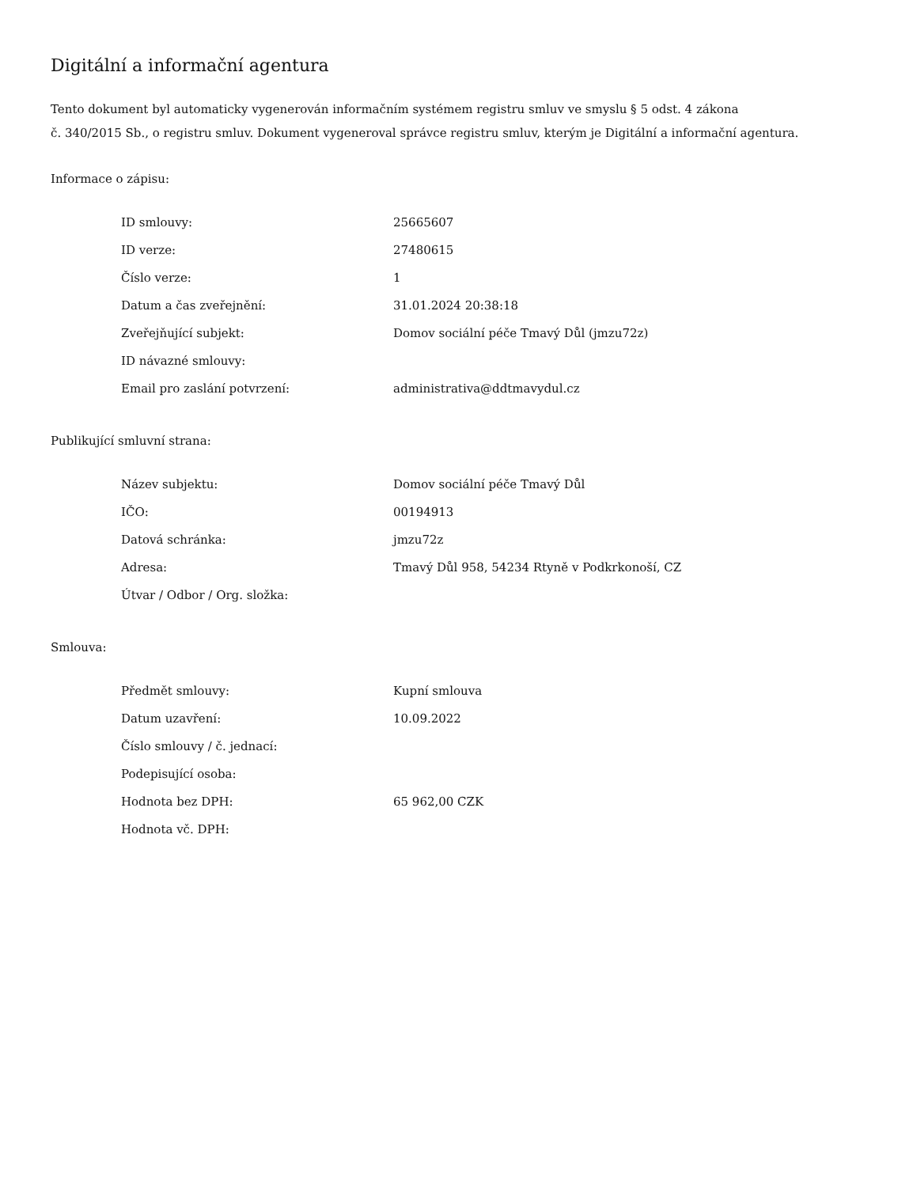Digitální a informační agentura
Tento dokument byl automaticky vygenerován informačním systémem registru smluv ve smyslu § 5 odst. 4 zákona
č. 340/2015 Sb., o registru smluv. Dokument vygeneroval správce registru smluv, kterým je Digitální a informační agentura.
Informace o zápisu:
| ID smlouvy: | 25665607 |
| ID verze: | 27480615 |
| Číslo verze: | 1 |
| Datum a čas zveřejnění: | 31.01.2024 20:38:18 |
| Zveřejňující subjekt: | Domov sociální péče Tmavý Důl (jmzu72z) |
| ID návazné smlouvy: | |
| Email pro zaslání potvrzení: | administrativa@ddtmavydul.cz |
Publikující smluvní strana:
| Název subjektu: | Domov sociální péče Tmavý Důl |
| IČO: | 00194913 |
| Datová schránka: | jmzu72z |
| Adresa: | Tmavý Důl 958, 54234 Rtyně v Podkrkonoší, CZ |
| Útvar / Odbor / Org. složka: | |
Smlouva:
| Předmět smlouvy: | Kupní smlouva |
| Datum uzavření: | 10.09.2022 |
| Číslo smlouvy / č. jednací: | |
| Podepisující osoba: | |
| Hodnota bez DPH: | 65 962,00 CZK |
| Hodnota vč. DPH: | |